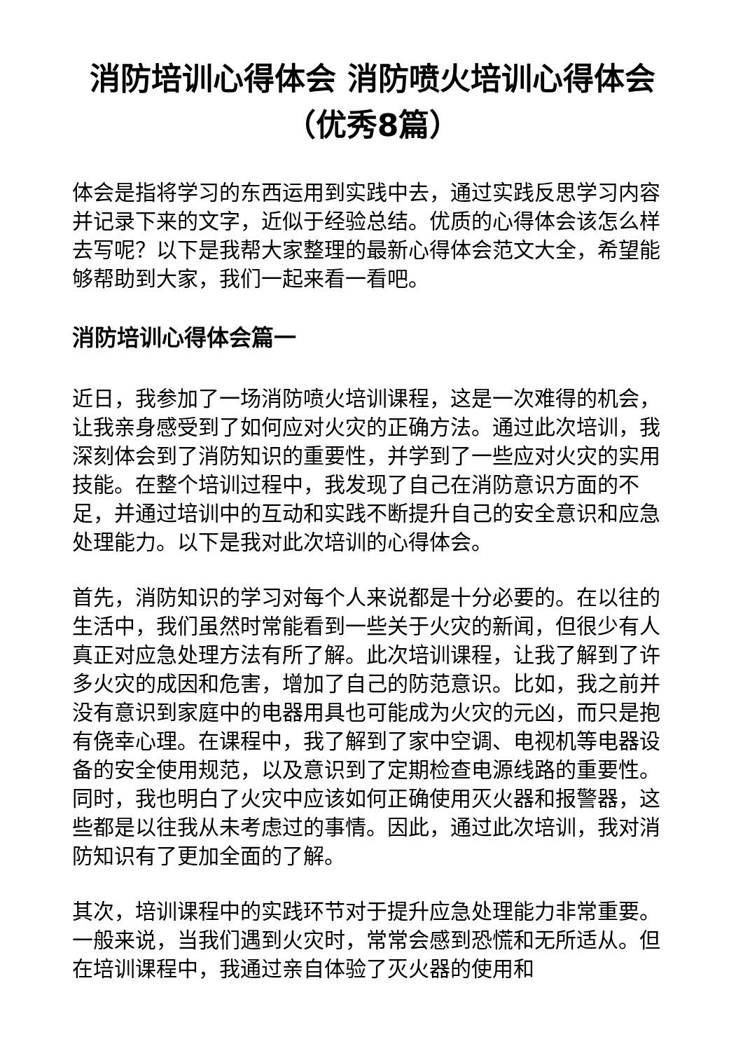消防培训心得体会 消防喷火培训心得体会（优秀8篇）
体会是指将学习的东西运用到实践中去，通过实践反思学习内容并记录下来的文字，近似于经验总结。优质的心得体会该怎么样去写呢？以下是我帮大家整理的最新心得体会范文大全，希望能够帮助到大家，我们一起来看一看吧。
消防培训心得体会篇一
近日，我参加了一场消防喷火培训课程，这是一次难得的机会，让我亲身感受到了如何应对火灾的正确方法。通过此次培训，我深刻体会到了消防知识的重要性，并学到了一些应对火灾的实用技能。在整个培训过程中，我发现了自己在消防意识方面的不足，并通过培训中的互动和实践不断提升自己的安全意识和应急处理能力。以下是我对此次培训的心得体会。
首先，消防知识的学习对每个人来说都是十分必要的。在以往的生活中，我们虽然时常能看到一些关于火灾的新闻，但很少有人真正对应急处理方法有所了解。此次培训课程，让我了解到了许多火灾的成因和危害，增加了自己的防范意识。比如，我之前并没有意识到家庭中的电器用具也可能成为火灾的元凶，而只是抱有侥幸心理。在课程中，我了解到了家中空调、电视机等电器设备的安全使用规范，以及意识到了定期检查电源线路的重要性。同时，我也明白了火灾中应该如何正确使用灭火器和报警器，这些都是以往我从未考虑过的事情。因此，通过此次培训，我对消防知识有了更加全面的了解。
其次，培训课程中的实践环节对于提升应急处理能力非常重要。一般来说，当我们遇到火灾时，常常会感到恐慌和无所适从。但在培训课程中，我通过亲自体验了灭火器的使用和